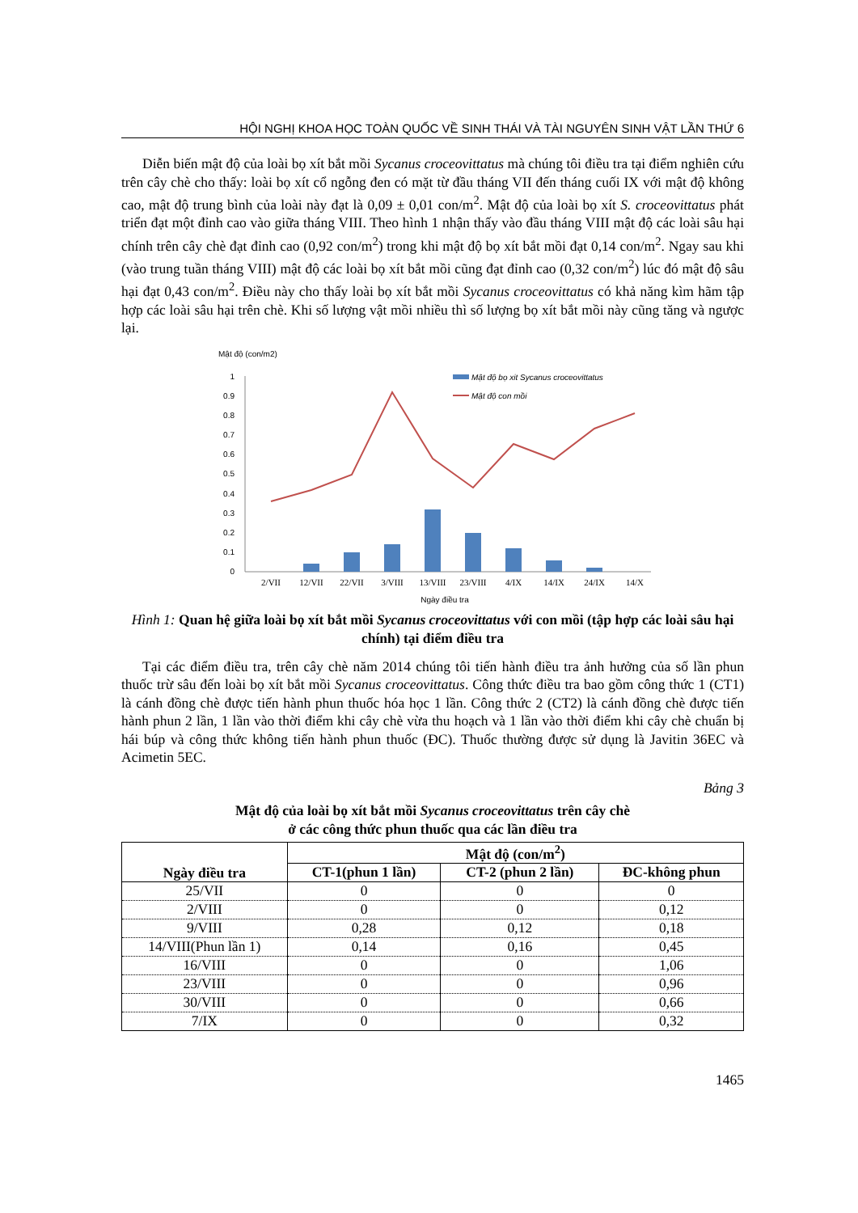HỘI NGHỊ KHOA HỌC TOÀN QUỐC VỀ SINH THÁI VÀ TÀI NGUYÊN SINH VẬT LẦN THỨ 6
Diễn biến mật độ của loài bọ xít bắt mồi Sycanus croceovittatus mà chúng tôi điều tra tại điểm nghiên cứu trên cây chè cho thấy: loài bọ xít cổ ngỗng đen có mặt từ đầu tháng VII đến tháng cuối IX với mật độ không cao, mật độ trung bình của loài này đạt là 0,09 ± 0,01 con/m<sup>2</sup>. Mật độ của loài bọ xít S. croceovittatus phát triển đạt một đỉnh cao vào giữa tháng VIII. Theo hình 1 nhận thấy vào đầu tháng VIII mật độ các loài sâu hại chính trên cây chè đạt đỉnh cao (0,92 con/m<sup>2</sup>) trong khi mật độ bọ xít bắt mồi đạt 0,14 con/m<sup>2</sup>. Ngay sau khi (vào trung tuần tháng VIII) mật độ các loài bọ xít bắt mồi cũng đạt đỉnh cao (0,32 con/m<sup>2</sup>) lúc đó mật độ sâu hại đạt 0,43 con/m<sup>2</sup>. Điều này cho thấy loài bọ xít bắt mồi Sycanus croceovittatus có khả năng kìm hãm tập hợp các loài sâu hại trên chè. Khi số lượng vật mồi nhiều thì số lượng bọ xít bắt mồi này cũng tăng và ngược lại.
Mật độ (con/m2)
0
0.1
0.2
0.3
0.4
0.5
0.6
0.7
0.8
0.9
1
2/VII
12/VII
22/VII
3/VIII
13/VIII
23/VIII
4/IX
14/IX
24/IX
14/X
Ngày điều tra
Mật độ bọ xit Sycanus croceovittatus
Mật độ con mồi
Hình 1: Quan hệ giữa loài bọ xít bắt mồi Sycanus croceovittatus với con mồi (tập hợp các loài sâu hại chính) tại điểm điều tra
Tại các điểm điều tra, trên cây chè năm 2014 chúng tôi tiến hành điều tra ảnh hưởng của số lần phun thuốc trừ sâu đến loài bọ xít bắt mồi Sycanus croceovittatus. Công thức điều tra bao gồm công thức 1 (CT1) là cánh đồng chè được tiến hành phun thuốc hóa học 1 lần. Công thức 2 (CT2) là cánh đồng chè được tiến hành phun 2 lần, 1 lần vào thời điểm khi cây chè vừa thu hoạch và 1 lần vào thời điểm khi cây chè chuẩn bị hái búp và công thức không tiến hành phun thuốc (ĐC). Thuốc thường được sử dụng là Javitin 36EC và Acimetin 5EC.
Bảng 3
Mật độ của loài bọ xít bắt mồi Sycanus croceovittatus trên cây chè
ở các công thức phun thuốc qua các lần điều tra
| Ngày điều tra | Mật độ (con/m<sup>2</sup>) | | |
| --- | --- | --- | --- |
| | CT-1(phun 1 lần) | CT-2 (phun 2 lần) | ĐC-không phun |
| 25/VII | 0 | 0 | 0 |
| 2/VIII | 0 | 0 | 0,12 |
| 9/VIII | 0,28 | 0,12 | 0,18 |
| 14/VIII(Phun lần 1) | 0,14 | 0,16 | 0,45 |
| 16/VIII | 0 | 0 | 1,06 |
| 23/VIII | 0 | 0 | 0,96 |
| 30/VIII | 0 | 0 | 0,66 |
| 7/IX | 0 | 0 | 0,32 |
1465